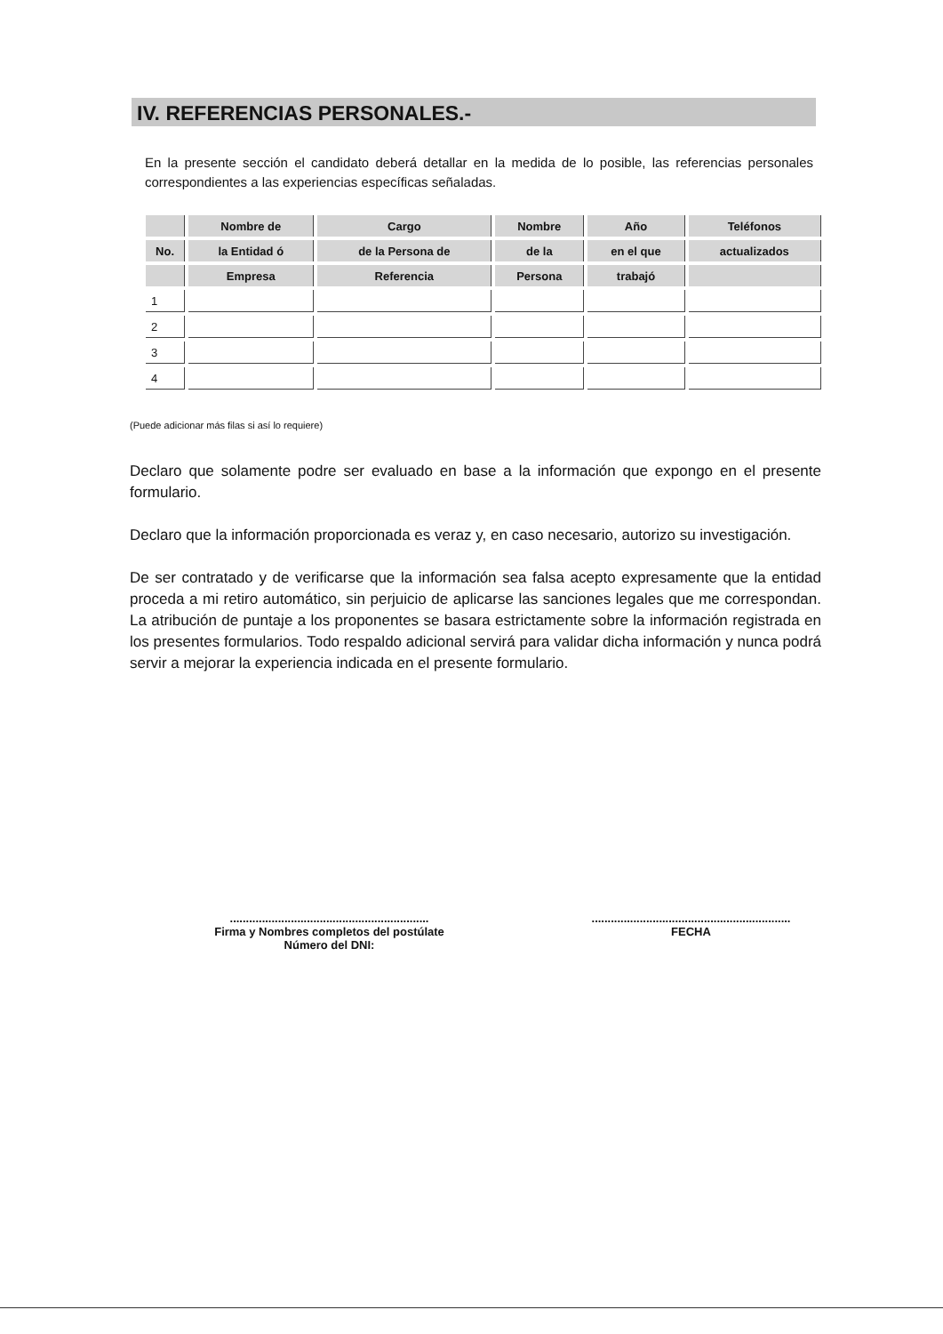IV. REFERENCIAS PERSONALES.-
En la presente sección el candidato deberá detallar en la medida de lo posible, las referencias personales correspondientes a las experiencias específicas señaladas.
| | Nombre de | Cargo | Nombre | Año | Teléfonos |
| --- | --- | --- | --- | --- | --- |
| No. | la Entidad ó | de la Persona de | de la | en el que | actualizados |
| | Empresa | Referencia | Persona | trabajó | |
| 1 | | | | | |
| 2 | | | | | |
| 3 | | | | | |
| 4 | | | | | |
(Puede adicionar más filas si así lo requiere)
Declaro que solamente podre ser evaluado en base a la información que expongo en el presente formulario.
Declaro que la información proporcionada es veraz y, en caso necesario, autorizo su investigación.
De ser contratado y de verificarse que la información sea falsa acepto expresamente que la entidad proceda a mi retiro automático, sin perjuicio de aplicarse las sanciones legales que me correspondan. La atribución de puntaje a los proponentes se basara estrictamente sobre la información registrada en los presentes formularios. Todo respaldo adicional servirá para validar dicha información y nunca podrá servir a mejorar la experiencia indicada en el presente formulario.
..............................................................
Firma y Nombres completos del postúlate
Número del DNI:
..............................................................
FECHA